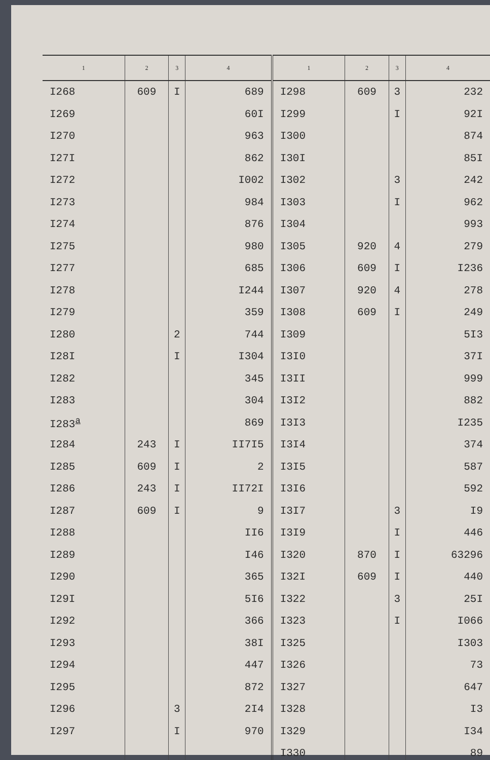| 1 | 2 | 3 | 4 | 1 | 2 | 3 | 4 |
| --- | --- | --- | --- | --- | --- | --- | --- |
| I268 | 609 | I | 689 | I298 | 609 | 3 | 232 |
| I269 | | | 60I | I299 | | I | 92I |
| I270 | | | 963 | I300 | | | 874 |
| I27I | | | 862 | I30I | | | 85I |
| I272 | | | I002 | I302 | | 3 | 242 |
| I273 | | | 984 | I303 | | I | 962 |
| I274 | | | 876 | I304 | | | 993 |
| I275 | | | 980 | I305 | 920 | 4 | 279 |
| I277 | | | 685 | I306 | 609 | I | I236 |
| I278 | | | I244 | I307 | 920 | 4 | 278 |
| I279 | | | 359 | I308 | 609 | I | 249 |
| I280 | | 2 | 744 | I309 | | | 5I3 |
| I28I | | I | I304 | I3I0 | | | 37I |
| I282 | | | 345 | I3II | | | 999 |
| I283 | | | 304 | I3I2 | | | 882 |
| I283<sup>a</sup> | | | 869 | I3I3 | | | I235 |
| I284 | 243 | I | II7I5 | I3I4 | | | 374 |
| I285 | 609 | I | 2 | I3I5 | | | 587 |
| I286 | 243 | I | II72I | I3I6 | | | 592 |
| I287 | 609 | I | 9 | I3I7 | | 3 | I9 |
| I288 | | | II6 | I3I9 | | I | 446 |
| I289 | | | I46 | I320 | 870 | I | 63296 |
| I290 | | | 365 | I32I | 609 | I | 440 |
| I29I | | | 5I6 | I322 | | 3 | 25I |
| I292 | | | 366 | I323 | | I | I066 |
| I293 | | | 38I | I325 | | | I303 |
| I294 | | | 447 | I326 | | | 73 |
| I295 | | | 872 | I327 | | | 647 |
| I296 | | 3 | 2I4 | I328 | | | I3 |
| I297 | | I | 970 | I329 | | | I34 |
| | | | | I330 | | | 89 |